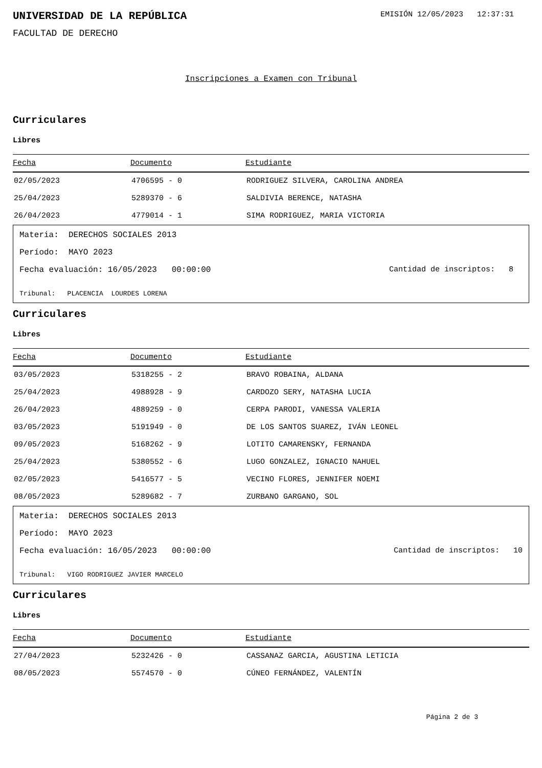UNIVERSIDAD DE LA REPÚBLICA
EMISIÓN 12/05/2023 12:37:31
FACULTAD DE DERECHO
Inscripciones a Examen con Tribunal
Curriculares
Libres
| Fecha | Documento | Estudiante |
| --- | --- | --- |
| 02/05/2023 | 4706595 - 0 | RODRIGUEZ SILVERA, CAROLINA ANDREA |
| 25/04/2023 | 5289370 - 6 | SALDIVIA BERENCE, NATASHA |
| 26/04/2023 | 4779014 - 1 | SIMA RODRIGUEZ, MARIA VICTORIA |
Materia: DERECHOS SOCIALES 2013
Período: MAYO 2023
Fecha evaluación: 16/05/2023 00:00:00 Cantidad de inscriptos: 8
Tribunal: PLACENCIA LOURDES LORENA
Curriculares
Libres
| Fecha | Documento | Estudiante |
| --- | --- | --- |
| 03/05/2023 | 5318255 - 2 | BRAVO ROBAINA, ALDANA |
| 25/04/2023 | 4988928 - 9 | CARDOZO SERY, NATASHA LUCIA |
| 26/04/2023 | 4889259 - 0 | CERPA PARODI, VANESSA VALERIA |
| 03/05/2023 | 5191949 - 0 | DE LOS SANTOS SUAREZ, IVÁN LEONEL |
| 09/05/2023 | 5168262 - 9 | LOTITO CAMARENSKY, FERNANDA |
| 25/04/2023 | 5380552 - 6 | LUGO GONZALEZ, IGNACIO NAHUEL |
| 02/05/2023 | 5416577 - 5 | VECINO FLORES, JENNIFER NOEMI |
| 08/05/2023 | 5289682 - 7 | ZURBANO GARGANO, SOL |
Materia: DERECHOS SOCIALES 2013
Período: MAYO 2023
Fecha evaluación: 16/05/2023 00:00:00 Cantidad de inscriptos: 10
Tribunal: VIGO RODRIGUEZ JAVIER MARCELO
Curriculares
Libres
| Fecha | Documento | Estudiante |
| --- | --- | --- |
| 27/04/2023 | 5232426 - 0 | CASSANAZ GARCIA, AGUSTINA LETICIA |
| 08/05/2023 | 5574570 - 0 | CÚNEO FERNÁNDEZ, VALENTÍN |
Página 2 de 3